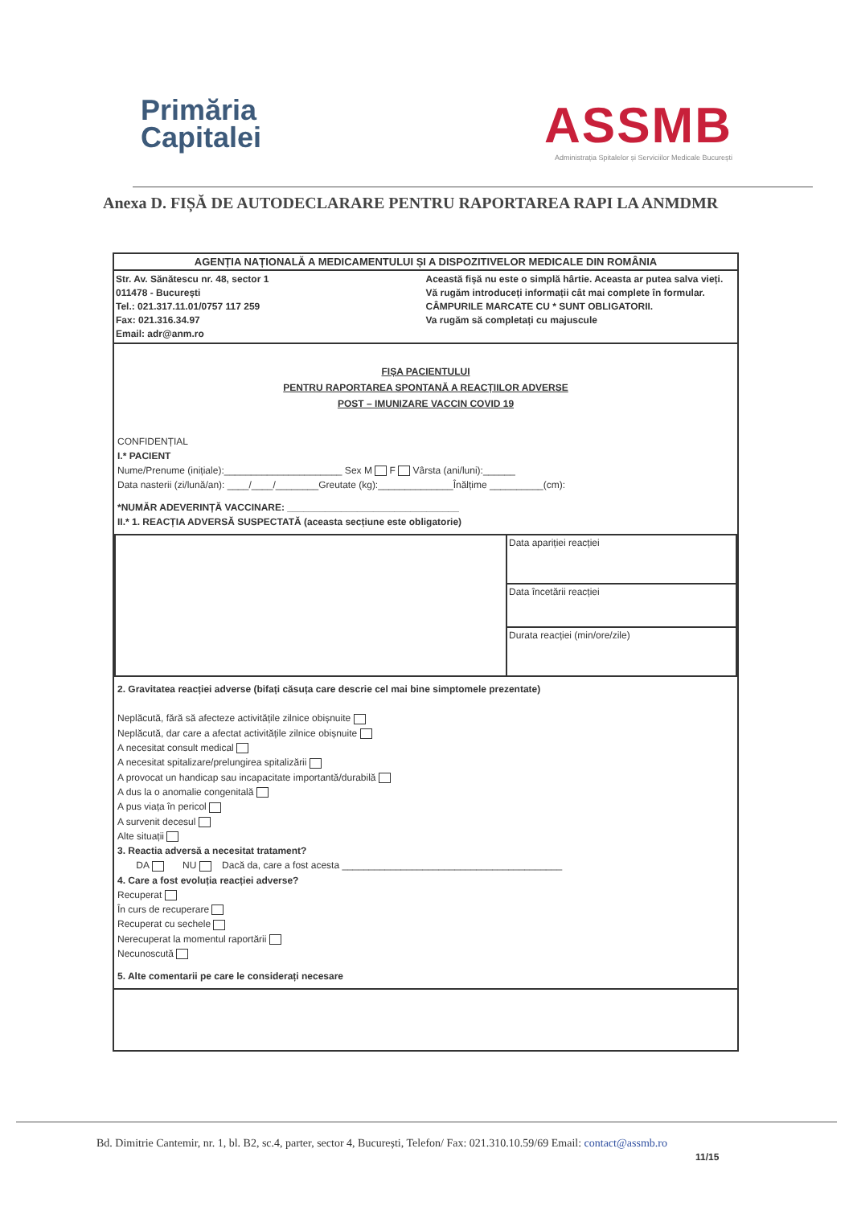Primăria
Capitalei
ASSMB
Administrația Spitalelor și Serviciilor Medicale București
Anexa D. FIȘĂ DE AUTODECLARARE PENTRU RAPORTAREA RAPI LA ANMDMR
AGENȚIA NAȚIONALĂ A MEDICAMENTULUI ȘI A DISPOZITIVELOR MEDICALE DIN ROMÂNIA
Str. Av. Sănătescu nr. 48, sector 1
011478 - București
Tel.: 021.317.11.01/0757 117 259
Fax: 021.316.34.97
Email: adr@anm.ro
Această fișă nu este o simplă hârtie. Aceasta ar putea salva vieți.
Vă rugăm introduceți informații cât mai complete în formular.
CÂMPURILE MARCATE CU * SUNT OBLIGATORII.
Va rugăm să completați cu majuscule
FIȘA PACIENTULUI
PENTRU RAPORTAREA SPONTANĂ A REACȚIILOR ADVERSE
POST – IMUNIZARE VACCIN COVID 19
CONFIDENȚIAL
I.* PACIENT
Nume/Prenume (inițiale):______________________ Sex M F Vârsta (ani/luni):______
Data nasterii (zi/lună/an): ____/____/________Greutate (kg):______________Înălțime __________(cm):
*NUMĂR ADEVERINȚĂ VACCINARE: ________________________________
II.* 1. REACȚIA ADVERSĂ SUSPECTATĂ (aceasta secțiune este obligatorie)
| | Data apariției reacției |
| | Data încetării reacției |
| | Durata reacției (min/ore/zile) |
2. Gravitatea reacției adverse (bifați căsuța care descrie cel mai bine simptomele prezentate)
Neplăcută, fără să afecteze activitățile zilnice obișnuite
Neplăcută, dar care a afectat activitățile zilnice obișnuite
A necesitat consult medical
A necesitat spitalizare/prelungirea spitalizării
A provocat un handicap sau incapacitate importantă/durabilă
A dus la o anomalie congenitală
A pus viața în pericol
A survenit decesul
Alte situații
3. Reactia adversă a necesitat tratament?
DA NU Dacă da, care a fost acesta _________________________________________
4. Care a fost evoluția reacției adverse?
Recuperat
În curs de recuperare
Recuperat cu sechele
Nerecuperat la momentul raportării
Necunoscută
5. Alte comentarii pe care le considerați necesare
Bd. Dimitrie Cantemir, nr. 1, bl. B2, sc.4, parter, sector 4, București, Telefon/ Fax: 021.310.10.59/69 Email: contact@assmb.ro
11/15